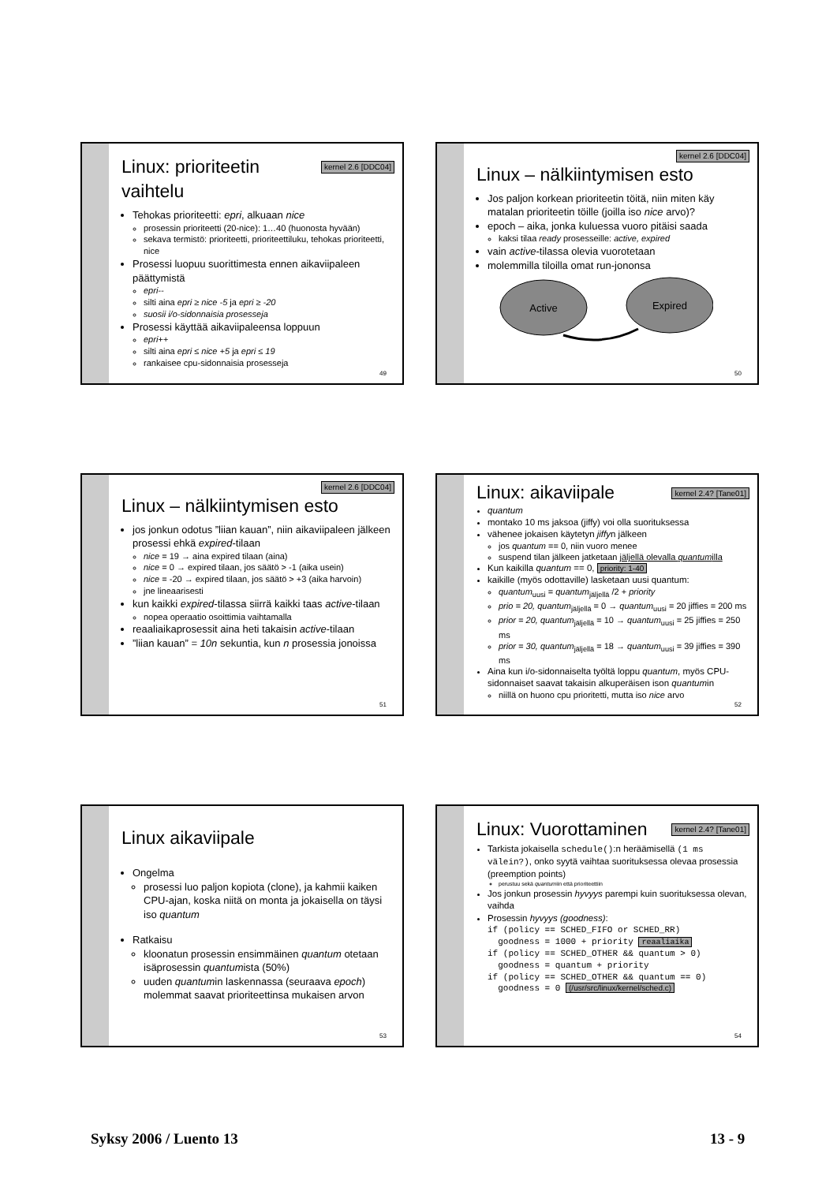kernel 2.6 [DDC04]
Linux: prioriteetin vaihtelu
Tehokas prioriteetti: epri, alkuaan nice
prosessin prioriteetti (20-nice): 1…40 (huonosta hyvään)
sekava termistö: prioriteetti, prioriteettiluku, tehokas prioriteetti, nice
Prosessi luopuu suorittimesta ennen aikaviipaleen päättymistä
epri--
silti aina epri ≥ nice -5 ja epri ≥ -20
suosii i/o-sidonnaisia prosesseja
Prosessi käyttää aikaviipaleensa loppuun
epri++
silti aina epri ≤ nice +5 ja epri ≤ 19
rankaisee cpu-sidonnaisia prosesseja
49
kernel 2.6 [DDC04]
Linux – nälkiintymisen esto
Jos paljon korkean prioriteetin töitä, niin miten käy matalan prioriteetin töille (joilla iso nice arvo)?
epoch – aika, jonka kuluessa vuoro pitäisi saada
kaksi tilaa ready prosesseille: active, expired
vain active-tilassa olevia vuorotetaan
molemmilla tiloilla omat run-jononsa
Active
Expired
50
kernel 2.6 [DDC04]
Linux – nälkiintymisen esto
jos jonkun odotus ”liian kauan”, niin aikaviipaleen jälkeen prosessi ehkä expired-tilaan
nice = 19 → aina expired tilaan (aina)
nice = 0 → expired tilaan, jos säätö > -1 (aika usein)
nice = -20 → expired tilaan, jos säätö > +3 (aika harvoin)
jne lineaarisesti
kun kaikki expired-tilassa siirrä kaikki taas active-tilaan
nopea operaatio osoittimia vaihtamalla
reaaliaikaprosessit aina heti takaisin active-tilaan
”liian kauan” = 10n sekuntia, kun n prosessia jonoissa
51
kernel 2.4? [Tane01]
Linux: aikaviipale
quantum
montako 10 ms jaksoa (jiffy) voi olla suorituksessa
vähenee jokaisen käytetyn jiffyn jälkeen
jos quantum == 0, niin vuoro menee
suspend tilan jälkeen jatketaan jäljellä olevalla quantumilla
Kun kaikilla quantum == 0, priority: 1-40
kaikille (myös odottaville) lasketaan uusi quantum:
quantum<sub>uusi</sub> = quantum<sub>jäljellä</sub> /2 + priority
prio = 20, quantum<sub>jäljellä</sub> = 0 → quantum<sub>uusi</sub> = 20 jiffies = 200 ms
prior = 20, quantum<sub>jäljellä</sub> = 10 → quantum<sub>uusi</sub> = 25 jiffies = 250 ms
prior = 30, quantum<sub>jäljellä</sub> = 18 → quantum<sub>uusi</sub> = 39 jiffies = 390 ms
Aina kun i/o-sidonnaiselta työltä loppu quantum, myös CPU-sidonnaiset saavat takaisin alkuperäisen ison quantumin
niillä on huono cpu prioritetti, mutta iso nice arvo
52
Linux aikaviipale
Ongelma
prosessi luo paljon kopiota (clone), ja kahmii kaiken CPU-ajan, koska niitä on monta ja jokaisella on täysi iso quantum
Ratkaisu
kloonatun prosessin ensimmäinen quantum otetaan isäprosessin quantumista (50%)
uuden quantumin laskennassa (seuraava epoch) molemmat saavat prioriteettinsa mukaisen arvon
53
kernel 2.4? [Tane01]
Linux: Vuorottaminen
Tarkista jokaisella schedule():n heräämisellä (1 ms välein?), onko syytä vaihtaa suorituksessa olevaa prosessia (preemption points)
perustuu sekä quantumiin että prioriteettiin
Jos jonkun prosessin hyvyys parempi kuin suorituksessa olevan, vaihda
Prosessin hyvyys (goodness):
if (policy == SCHED_FIFO or SCHED_RR)
goodness = 1000 + priority reaaliaika
if (policy == SCHED_OTHER && quantum > 0)
goodness = quantum + priority
if (policy == SCHED_OTHER && quantum == 0)
goodness = 0 (/usr/src/linux/kernel/sched.c)
54
Syksy 2006 / Luento 13 13 - 9